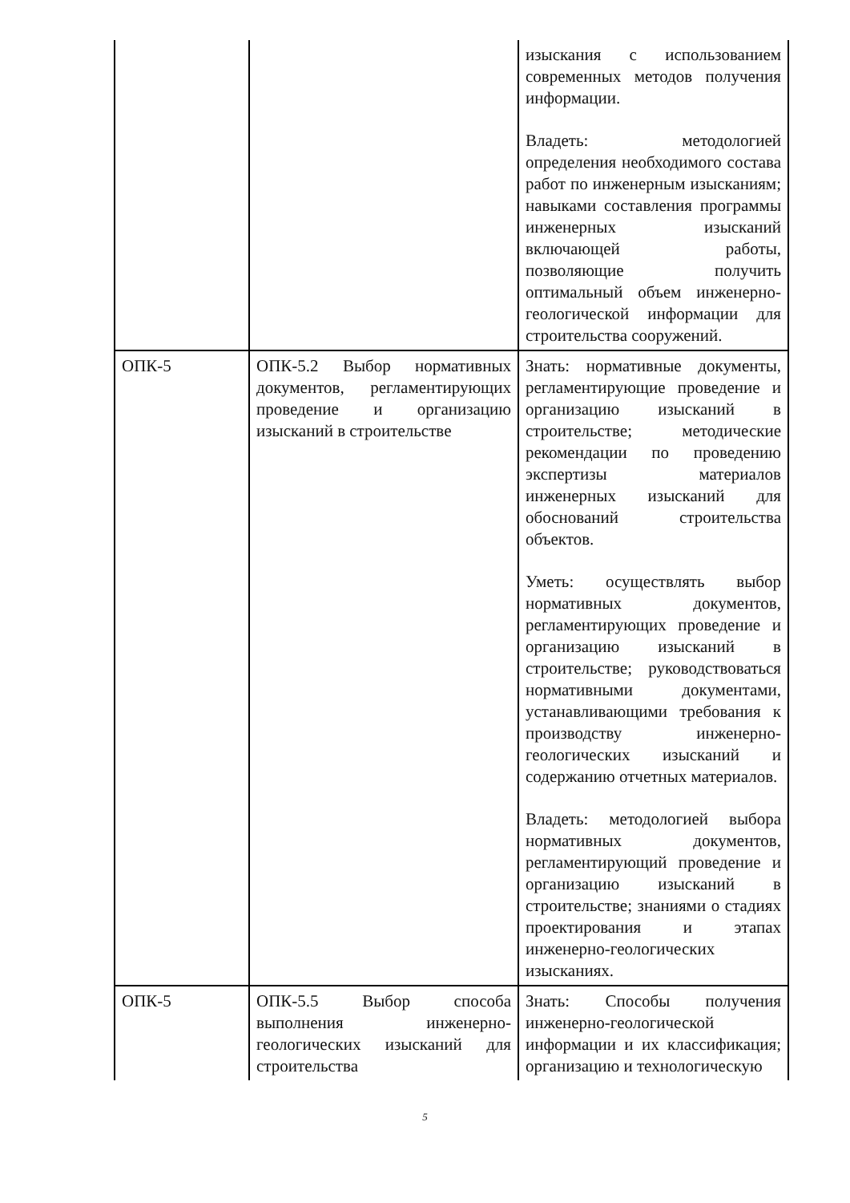| | | изыскания с использованием современных методов получения информации. Владеть: методологией определения необходимого состава работ по инженерным изысканиям; навыками составления программы инженерных изысканий включающей работы, позволяющие получить оптимальный объем инженерно-геологической информации для строительства сооружений. |
| ОПК-5 | ОПК-5.2 Выбор нормативных документов, регламентирующих проведение и организацию изысканий в строительстве | Знать: нормативные документы, регламентирующие проведение и организацию изысканий в строительстве; методические рекомендации по проведению экспертизы материалов инженерных изысканий для обоснований строительства объектов. Уметь: осуществлять выбор нормативных документов, регламентирующих проведение и организацию изысканий в строительстве; руководствоваться нормативными документами, устанавливающими требования к производству инженерно-геологических изысканий и содержанию отчетных материалов. Владеть: методологией выбора нормативных документов, регламентирующий проведение и организацию изысканий в строительстве; знаниями о стадиях проектирования и этапах инженерно-геологических изысканиях. |
| ОПК-5 | ОПК-5.5 Выбор способа выполнения инженерно-геологических изысканий для строительства | Знать: Способы получения инженерно-геологической информации и их классификация; организацию и технологическую |
5